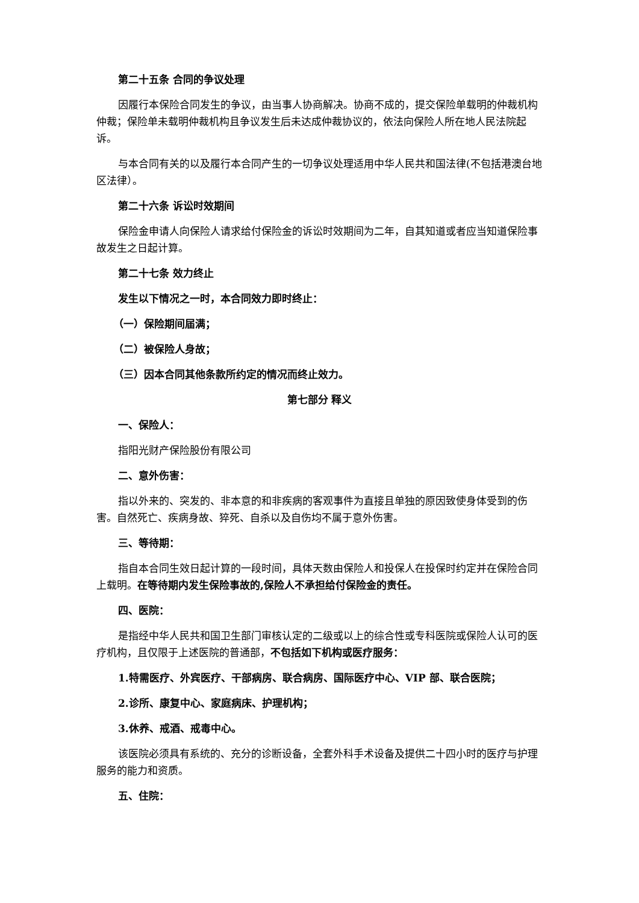第二十五条 合同的争议处理
因履行本保险合同发生的争议，由当事人协商解决。协商不成的，提交保险单载明的仲裁机构仲裁；保险单未载明仲裁机构且争议发生后未达成仲裁协议的，依法向保险人所在地人民法院起诉。
与本合同有关的以及履行本合同产生的一切争议处理适用中华人民共和国法律(不包括港澳台地区法律）。
第二十六条 诉讼时效期间
保险金申请人向保险人请求给付保险金的诉讼时效期间为二年，自其知道或者应当知道保险事故发生之日起计算。
第二十七条 效力终止
发生以下情况之一时，本合同效力即时终止：
（一）保险期间届满；
（二）被保险人身故；
（三）因本合同其他条款所约定的情况而终止效力。
第七部分 释义
一、保险人：
指阳光财产保险股份有限公司
二、意外伤害：
指以外来的、突发的、非本意的和非疾病的客观事件为直接且单独的原因致使身体受到的伤害。自然死亡、疾病身故、猝死、自杀以及自伤均不属于意外伤害。
三、等待期：
指自本合同生效日起计算的一段时间，具体天数由保险人和投保人在投保时约定并在保险合同上载明。在等待期内发生保险事故的,保险人不承担给付保险金的责任。
四、医院：
是指经中华人民共和国卫生部门审核认定的二级或以上的综合性或专科医院或保险人认可的医疗机构，且仅限于上述医院的普通部，不包括如下机构或医疗服务：
1.特需医疗、外宾医疗、干部病房、联合病房、国际医疗中心、VIP 部、联合医院；
2.诊所、康复中心、家庭病床、护理机构；
3.休养、戒酒、戒毒中心。
该医院必须具有系统的、充分的诊断设备，全套外科手术设备及提供二十四小时的医疗与护理服务的能力和资质。
五、住院：